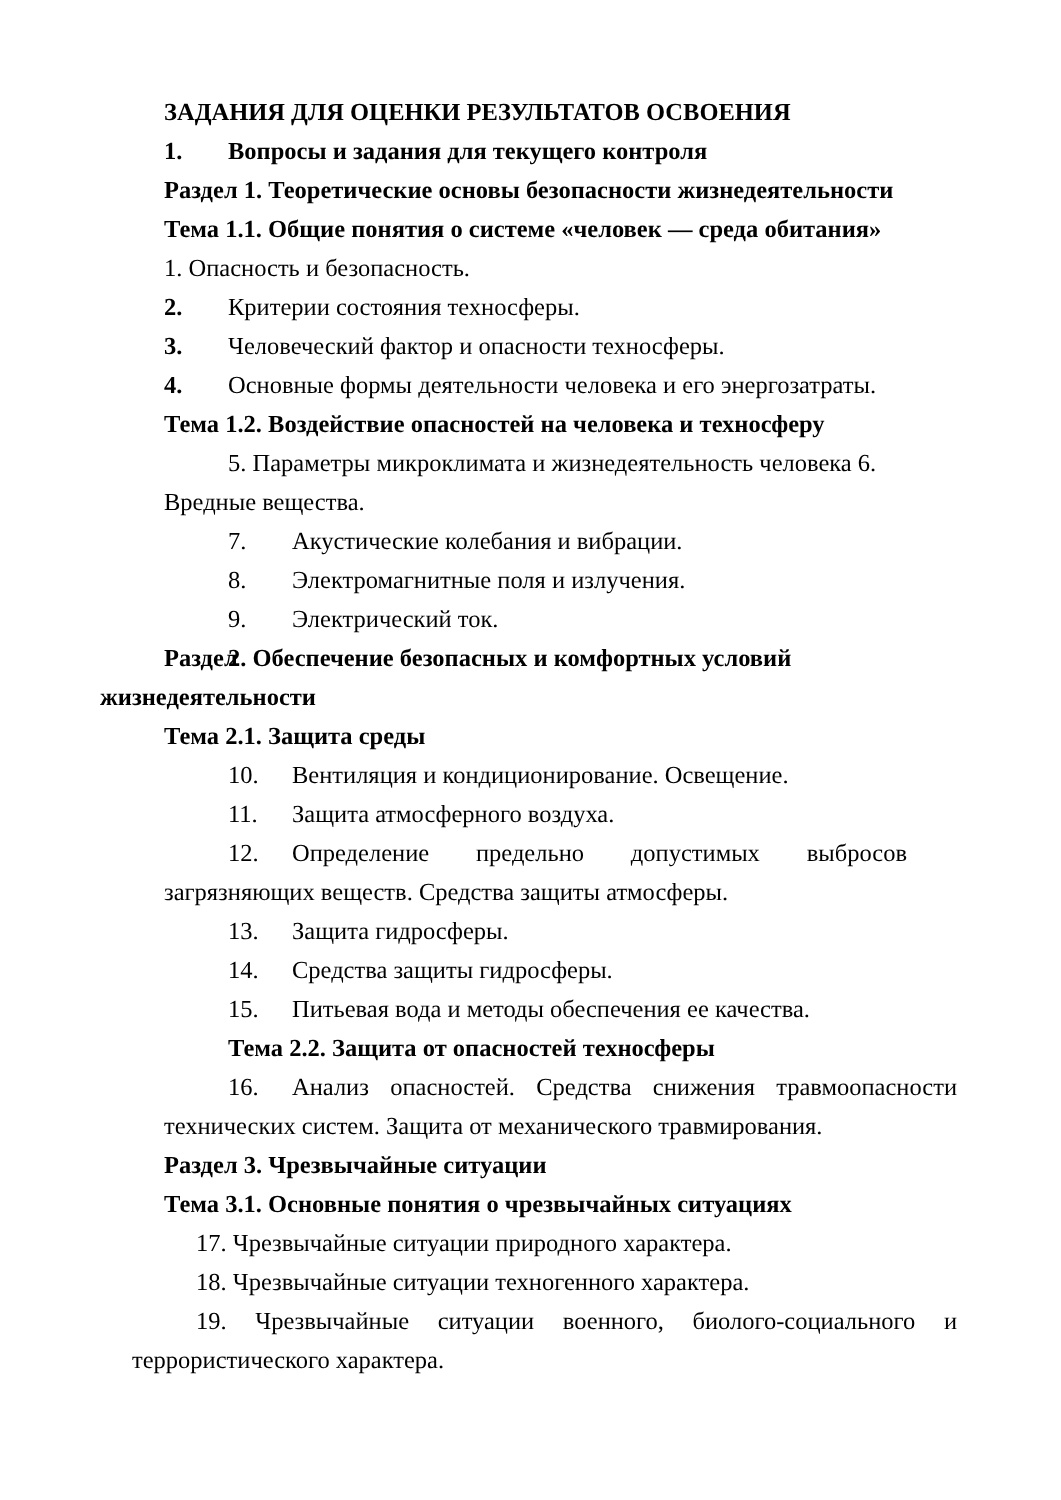ЗАДАНИЯ ДЛЯ ОЦЕНКИ РЕЗУЛЬТАТОВ ОСВОЕНИЯ
1. Вопросы и задания для текущего контроля
Раздел 1. Теоретические основы безопасности жизнедеятельности
Тема 1.1. Общие понятия о системе «человек — среда обитания»
1. Опасность и безопасность.
2. Критерии состояния техносферы.
3. Человеческий фактор и опасности техносферы.
4. Основные формы деятельности человека и его энергозатраты.
Тема 1.2. Воздействие опасностей на человека и техносферу
5. Параметры микроклимата и жизнедеятельность человека 6.
Вредные вещества.
7. Акустические колебания и вибрации.
8. Электромагнитные поля и излучения.
9. Электрический ток.
Раздел 2. Обеспечение безопасных и комфортных условий
жизнедеятельности
Тема 2.1. Защита среды
10. Вентиляция и кондиционирование. Освещение.
11. Защита атмосферного воздуха.
12. Определение предельно допустимых выбросов
загрязняющих веществ. Средства защиты атмосферы.
13. Защита гидросферы.
14. Средства защиты гидросферы.
15. Питьевая вода и методы обеспечения ее качества.
Тема 2.2. Защита от опасностей техносферы
16. Анализ опасностей. Средства снижения травмоопасности
технических систем. Защита от механического травмирования.
Раздел 3. Чрезвычайные ситуации
Тема 3.1. Основные понятия о чрезвычайных ситуациях
17. Чрезвычайные ситуации природного характера.
18. Чрезвычайные ситуации техногенного характера.
19. Чрезвычайные ситуации военного, биолого-социального и
террористического характера.